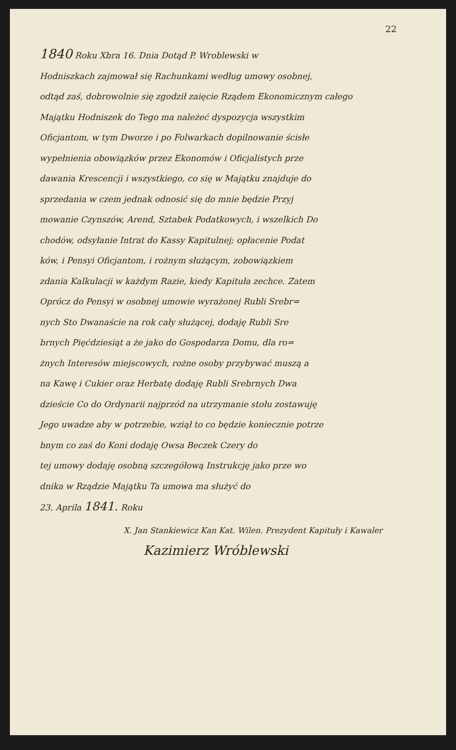22
1840 Roku Xbra 16. Dnia Dotąd P. Wroblewski w
Hodniszkach zajmował się Rachunkami według umowy osobnej,
odtąd zaś, dobrowolnie się zgodził zaięcie Rządem Ekonomicznym całego
Majątku Hodniszek do Tego ma należeć dyspozycja wszystkim
Oficjantom, w tym Dworze i po Folwarkach dopilnowanie ścisłe
wypełnienia obowiązków przez Ekonomów i Oficjalistych prze
dawania Krescencji i wszystkiego, co się w Majątku znajduje do
sprzedania w czem jednak odnosić się do mnie będzie Przyj
mowanie Czynszów, Arend, Sztabek Podatkowych, i wszelkich Do
chodów, odsyłanie Intrat do Kassy Kapitulnej; opłacenie Podat
ków, i Pensyi Oficjantom, i rożnym służącym, zobowiązkiem
zdania Kalkulacji w każdym Razie, kiedy Kapituła zechce. Zatem
Oprócz do Pensyi w osobnej umowie wyrażonej Rubli Srebr=
nych Sto Dwanaście na rok cały służącej, dodaję Rubli Sre
brnych Pięćdziesiąt a że jako do Gospodarza Domu, dla ro=
żnych Interesów miejscowych, rożne osoby przybywać muszą a
na Kawę i Cukier oraz Herbatę dodaję Rubli Srebrnych Dwa
dzieście Co do Ordynarii najprzód na utrzymanie stołu zostawuję
Jego uwadze aby w potrzebie, wziął to co będzie koniecznie potrze
bnym co zaś do Koni dodaję Owsa Beczek Czery do
tej umowy dodaję osobną szczegółową Instrukcję jako prze wo
dnika w Rządzie Majątku Ta umowa ma służyć do
23. Aprila 1841. Roku
X. Jan Stankiewicz Kan Kat. Wilen. Prezydent Kapituły i Kawaler
Kazimierz Wróblewski